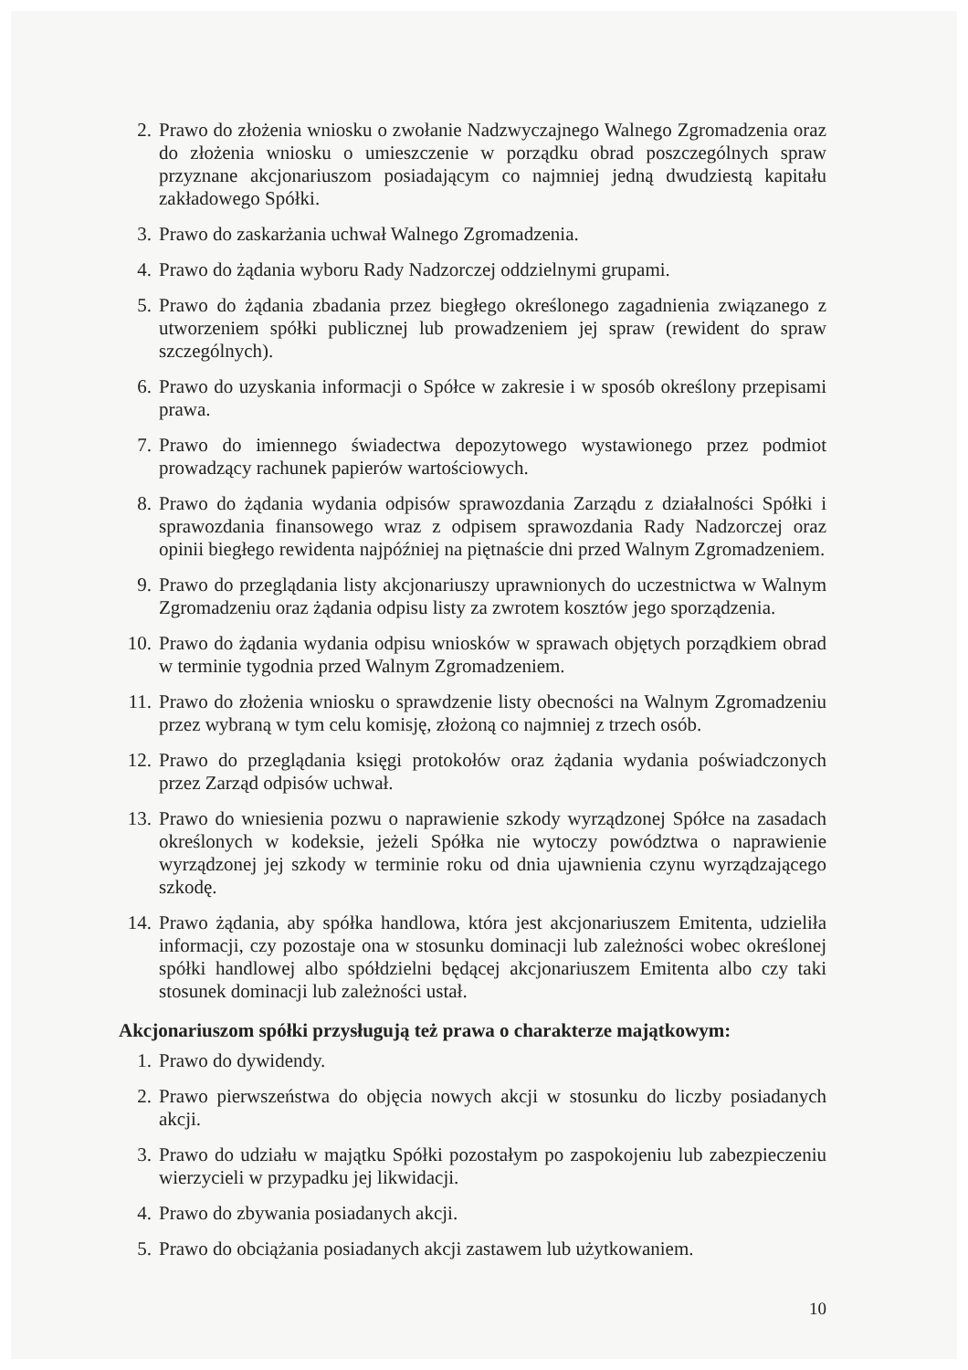2. Prawo do złożenia wniosku o zwołanie Nadzwyczajnego Walnego Zgromadzenia oraz do złożenia wniosku o umieszczenie w porządku obrad poszczególnych spraw przyznane akcjonariuszom posiadającym co najmniej jedną dwudziestą kapitału zakładowego Spółki.
3. Prawo do zaskarżania uchwał Walnego Zgromadzenia.
4. Prawo do żądania wyboru Rady Nadzorczej oddzielnymi grupami.
5. Prawo do żądania zbadania przez biegłego określonego zagadnienia związanego z utworzeniem spółki publicznej lub prowadzeniem jej spraw (rewident do spraw szczególnych).
6. Prawo do uzyskania informacji o Spółce w zakresie i w sposób określony przepisami prawa.
7. Prawo do imiennego świadectwa depozytowego wystawionego przez podmiot prowadzący rachunek papierów wartościowych.
8. Prawo do żądania wydania odpisów sprawozdania Zarządu z działalności Spółki i sprawozdania finansowego wraz z odpisem sprawozdania Rady Nadzorczej oraz opinii biegłego rewidenta najpóźniej na piętnaście dni przed Walnym Zgromadzeniem.
9. Prawo do przeglądania listy akcjonariuszy uprawnionych do uczestnictwa w Walnym Zgromadzeniu oraz żądania odpisu listy za zwrotem kosztów jego sporządzenia.
10.
Prawo do żądania wydania odpisu wniosków w sprawach objętych porządkiem obrad w terminie tygodnia przed Walnym Zgromadzeniem.
11.
Prawo do złożenia wniosku o sprawdzenie listy obecności na Walnym Zgromadzeniu przez wybraną w tym celu komisję, złożoną co najmniej z trzech osób.
12.
Prawo do przeglądania księgi protokołów oraz żądania wydania poświadczonych przez Zarząd odpisów uchwał.
13.
Prawo do wniesienia pozwu o naprawienie szkody wyrządzonej Spółce na zasadach określonych w kodeksie, jeżeli Spółka nie wytoczy powództwa o naprawienie wyrządzonej jej szkody w terminie roku od dnia ujawnienia czynu wyrządzającego szkodę.
14.
Prawo żądania, aby spółka handlowa, która jest akcjonariuszem Emitenta, udzieliła informacji, czy pozostaje ona w stosunku dominacji lub zależności wobec określonej spółki handlowej albo spółdzielni będącej akcjonariuszem Emitenta albo czy taki stosunek dominacji lub zależności ustał.
Akcjonariuszom spółki przysługują też prawa o charakterze majątkowym:
1. Prawo do dywidendy.
2. Prawo pierwszeństwa do objęcia nowych akcji w stosunku do liczby posiadanych akcji.
3. Prawo do udziału w majątku Spółki pozostałym po zaspokojeniu lub zabezpieczeniu wierzycieli w przypadku jej likwidacji.
4. Prawo do zbywania posiadanych akcji.
5. Prawo do obciążania posiadanych akcji zastawem lub użytkowaniem.
10